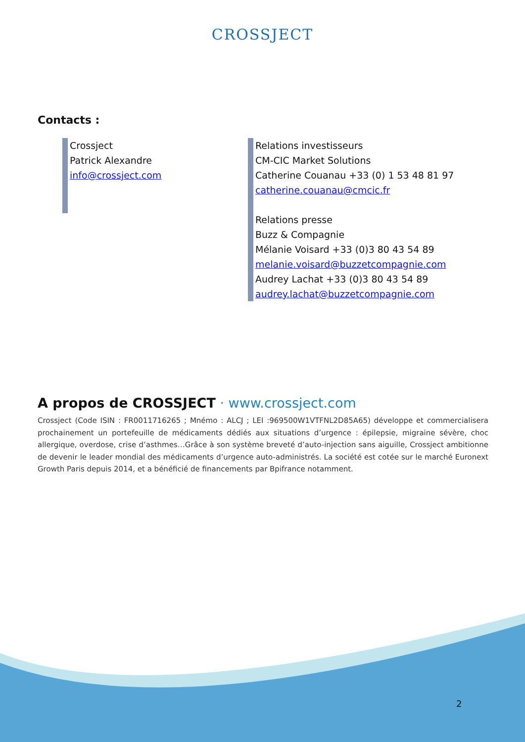CROSSJECT
Contacts :
Crossject
Patrick Alexandre
info@crossject.com
Relations investisseurs
CM-CIC Market Solutions
Catherine Couanau +33 (0) 1 53 48 81 97
catherine.couanau@cmcic.fr
Relations presse
Buzz & Compagnie
Mélanie Voisard +33 (0)3 80 43 54 89
melanie.voisard@buzzetcompagnie.com
Audrey Lachat +33 (0)3 80 43 54 89
audrey.lachat@buzzetcompagnie.com
A propos de CROSSJECT · www.crossject.com
Crossject (Code ISIN : FR0011716265 ; Mnémo : ALCJ ; LEI :969500W1VTFNL2D85A65) développe et commercialisera prochainement un portefeuille de médicaments dédiés aux situations d’urgence : épilepsie, migraine sévère, choc allergique, overdose, crise d’asthmes…Grâce à son système breveté d’auto-injection sans aiguille, Crossject ambitionne de devenir le leader mondial des médicaments d’urgence auto-administrés. La société est cotée sur le marché Euronext Growth Paris depuis 2014, et a bénéficié de financements par Bpifrance notamment.
2